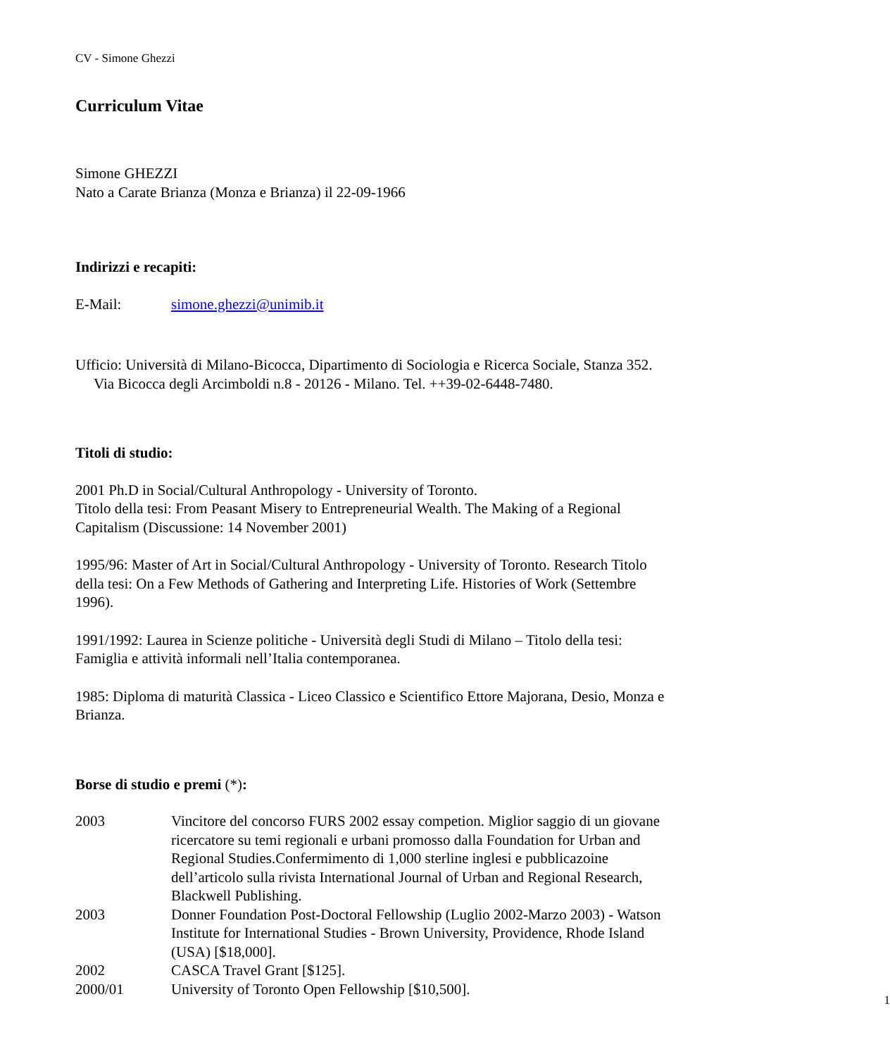CV - Simone Ghezzi
Curriculum Vitae
Simone GHEZZI
Nato a Carate Brianza (Monza e Brianza) il 22-09-1966
Indirizzi e recapiti:
E-Mail: simone.ghezzi@unimib.it
Ufficio: Università di Milano-Bicocca, Dipartimento di Sociologia e Ricerca Sociale, Stanza 352. Via Bicocca degli Arcimboldi n.8 - 20126 - Milano. Tel. ++39-02-6448-7480.
Titoli di studio:
2001 Ph.D in Social/Cultural Anthropology - University of Toronto.
Titolo della tesi: From Peasant Misery to Entrepreneurial Wealth. The Making of a Regional Capitalism (Discussione: 14 November 2001)
1995/96: Master of Art in Social/Cultural Anthropology - University of Toronto. Research Titolo della tesi: On a Few Methods of Gathering and Interpreting Life. Histories of Work (Settembre 1996).
1991/1992: Laurea in Scienze politiche - Università degli Studi di Milano – Titolo della tesi: Famiglia e attività informali nell’Italia contemporanea.
1985: Diploma di maturità Classica - Liceo Classico e Scientifico Ettore Majorana, Desio, Monza e Brianza.
Borse di studio e premi (*):
2003 Vincitore del concorso FURS 2002 essay competion. Miglior saggio di un giovane ricercatore su temi regionali e urbani promosso dalla Foundation for Urban and Regional Studies.Confermimento di 1,000 sterline inglesi e pubblicazoine dell’articolo sulla rivista International Journal of Urban and Regional Research, Blackwell Publishing.
2003 Donner Foundation Post-Doctoral Fellowship (Luglio 2002-Marzo 2003) - Watson Institute for International Studies - Brown University, Providence, Rhode Island (USA) [$18,000].
2002 CASCA Travel Grant [$125].
2000/01 University of Toronto Open Fellowship [$10,500].
1